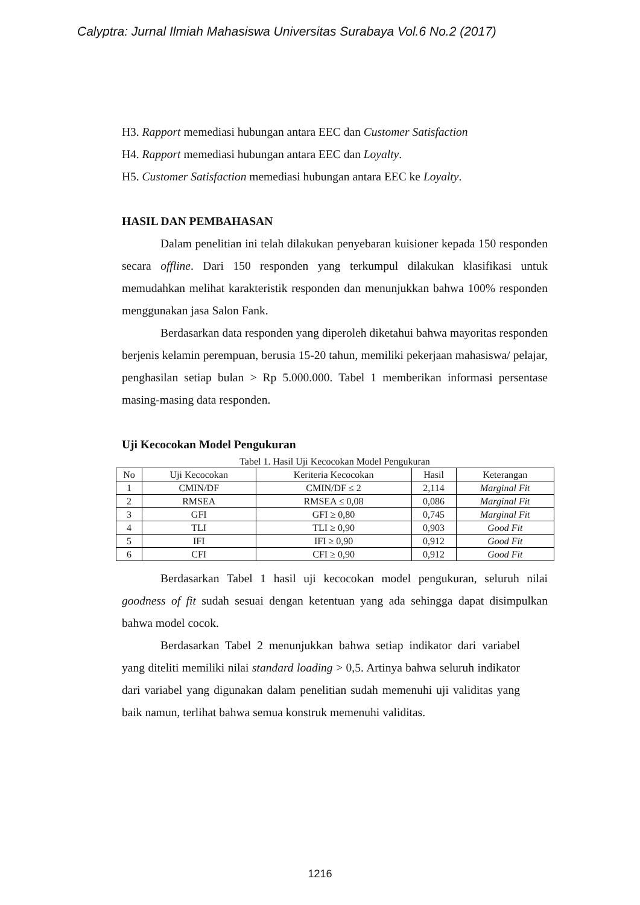Calyptra: Jurnal Ilmiah Mahasiswa Universitas Surabaya Vol.6 No.2 (2017)
H3. Rapport memediasi hubungan antara EEC dan Customer Satisfaction
H4. Rapport memediasi hubungan antara EEC dan Loyalty.
H5. Customer Satisfaction memediasi hubungan antara EEC ke Loyalty.
HASIL DAN PEMBAHASAN
Dalam penelitian ini telah dilakukan penyebaran kuisioner kepada 150 responden secara offline. Dari 150 responden yang terkumpul dilakukan klasifikasi untuk memudahkan melihat karakteristik responden dan menunjukkan bahwa 100% responden menggunakan jasa Salon Fank.
Berdasarkan data responden yang diperoleh diketahui bahwa mayoritas responden berjenis kelamin perempuan, berusia 15-20 tahun, memiliki pekerjaan mahasiswa/ pelajar, penghasilan setiap bulan > Rp 5.000.000. Tabel 1 memberikan informasi persentase masing-masing data responden.
Uji Kecocokan Model Pengukuran
Tabel 1. Hasil Uji Kecocokan Model Pengukuran
| No | Uji Kecocokan | Keriteria Kecocokan | Hasil | Keterangan |
| --- | --- | --- | --- | --- |
| 1 | CMIN/DF | CMIN/DF ≤ 2 | 2,114 | Marginal Fit |
| 2 | RMSEA | RMSEA ≤ 0,08 | 0,086 | Marginal Fit |
| 3 | GFI | GFI ≥ 0,80 | 0,745 | Marginal Fit |
| 4 | TLI | TLI ≥ 0,90 | 0,903 | Good Fit |
| 5 | IFI | IFI ≥ 0,90 | 0,912 | Good Fit |
| 6 | CFI | CFI ≥ 0,90 | 0,912 | Good Fit |
Berdasarkan Tabel 1 hasil uji kecocokan model pengukuran, seluruh nilai goodness of fit sudah sesuai dengan ketentuan yang ada sehingga dapat disimpulkan bahwa model cocok.
Berdasarkan Tabel 2 menunjukkan bahwa setiap indikator dari variabel yang diteliti memiliki nilai standard loading > 0,5. Artinya bahwa seluruh indikator dari variabel yang digunakan dalam penelitian sudah memenuhi uji validitas yang baik namun, terlihat bahwa semua konstruk memenuhi validitas.
1216